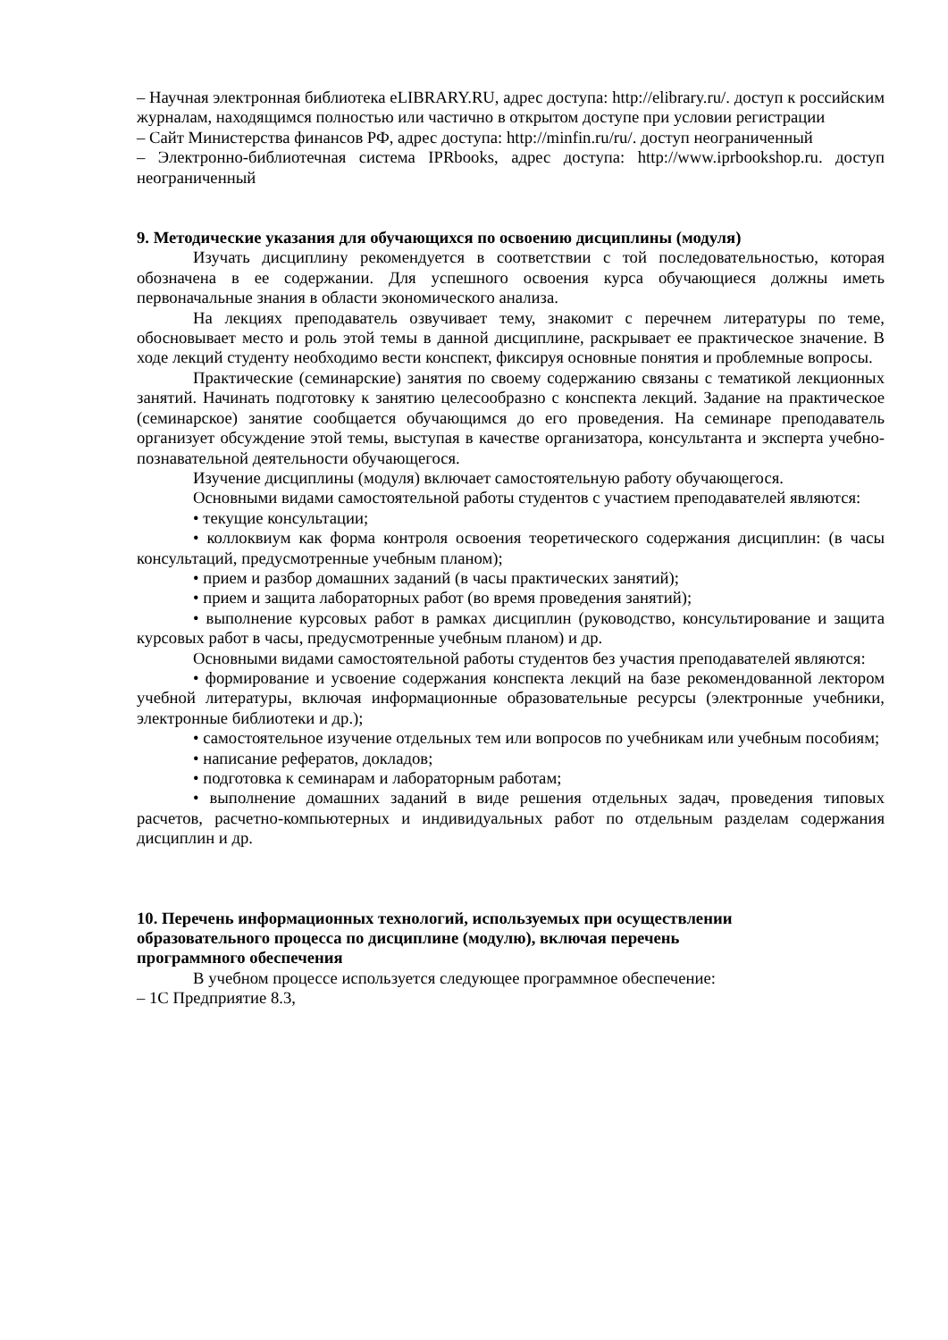– Научная электронная библиотека eLIBRARY.RU, адрес доступа: http://elibrary.ru/. доступ к российским журналам, находящимся полностью или частично в открытом доступе при условии регистрации
– Сайт Министерства финансов РФ, адрес доступа: http://minfin.ru/ru/. доступ неограниченный
– Электронно-библиотечная система IPRbooks, адрес доступа: http://www.iprbookshop.ru. доступ неограниченный
9. Методические указания для обучающихся по освоению дисциплины (модуля)
Изучать дисциплину рекомендуется в соответствии с той последовательностью, которая обозначена в ее содержании. Для успешного освоения курса обучающиеся должны иметь первоначальные знания в области экономического анализа.
На лекциях преподаватель озвучивает тему, знакомит с перечнем литературы по теме, обосновывает место и роль этой темы в данной дисциплине, раскрывает ее практическое значение. В ходе лекций студенту необходимо вести конспект, фиксируя основные понятия и проблемные вопросы.
Практические (семинарские) занятия по своему содержанию связаны с тематикой лекционных занятий. Начинать подготовку к занятию целесообразно с конспекта лекций. Задание на практическое (семинарское) занятие сообщается обучающимся до его проведения. На семинаре преподаватель организует обсуждение этой темы, выступая в качестве организатора, консультанта и эксперта учебно-познавательной деятельности обучающегося.
Изучение дисциплины (модуля) включает самостоятельную работу обучающегося.
Основными видами самостоятельной работы студентов с участием преподавателей являются:
• текущие консультации;
• коллоквиум как форма контроля освоения теоретического содержания дисциплин: (в часы консультаций, предусмотренные учебным планом);
• прием и разбор домашних заданий (в часы практических занятий);
• прием и защита лабораторных работ (во время проведения занятий);
• выполнение курсовых работ в рамках дисциплин (руководство, консультирование и защита курсовых работ в часы, предусмотренные учебным планом) и др.
Основными видами самостоятельной работы студентов без участия преподавателей являются:
• формирование и усвоение содержания конспекта лекций на базе рекомендованной лектором учебной литературы, включая информационные образовательные ресурсы (электронные учебники, электронные библиотеки и др.);
• самостоятельное изучение отдельных тем или вопросов по учебникам или учебным пособиям;
• написание рефератов, докладов;
• подготовка к семинарам и лабораторным работам;
• выполнение домашних заданий в виде решения отдельных задач, проведения типовых расчетов, расчетно-компьютерных и индивидуальных работ по отдельным разделам содержания дисциплин и др.
10. Перечень информационных технологий, используемых при осуществлении
образовательного процесса по дисциплине (модулю), включая перечень
программного обеспечения
В учебном процессе используется следующее программное обеспечение:
– 1С Предприятие 8.3,